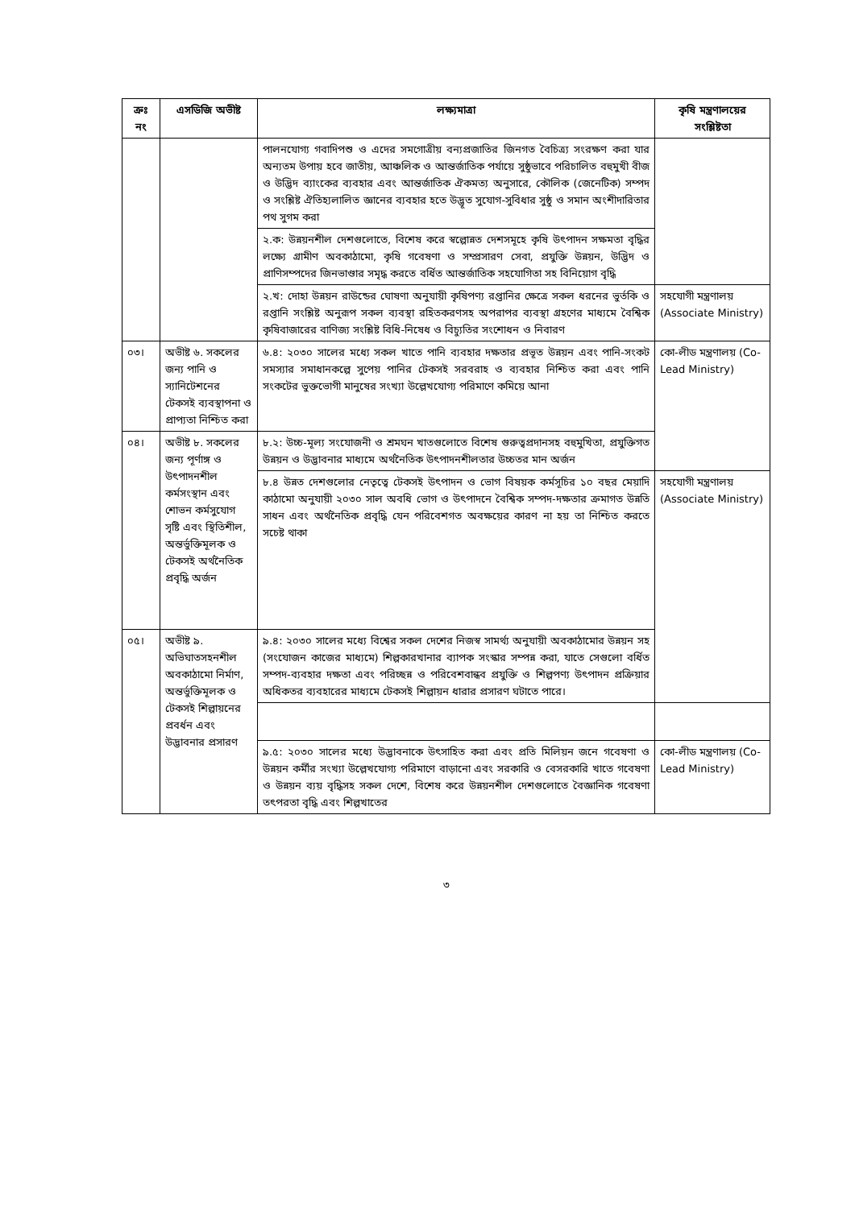| ক্রঃ নং | এসডিজি অভীষ্ট | লক্ষ্যমাত্রা | কৃষি মন্ত্রণালয়ের সংশ্লিষ্টতা |
| --- | --- | --- | --- |
| | | পালনযোগ্য গবাদিপশু ও এদের সমগোত্রীয় বন্যপ্রজাতির জিনগত বৈচিত্র্য সংরক্ষণ করা যার অন্যতম উপায় হবে জাতীয়, আঞ্চলিক ও আন্তর্জাতিক পর্যায়ে সুষ্ঠুভাবে পরিচালিত বহুমুখী বীজ ও উদ্ভিদ ব্যাংকের ব্যবহার এবং আন্তর্জাতিক ঐকমত্য অনুসারে, কৌলিক (জেনেটিক) সম্পদ ও সংশ্লিষ্ট ঐতিহ্যলালিত জ্ঞানের ব্যবহার হতে উদ্ভূত সুযোগ-সুবিধার সুষ্ঠু ও সমান অংশীদারিতার পথ সুগম করা | |
| | | ২.ক: উন্নয়নশীল দেশগুলোতে, বিশেষ করে স্বল্পোন্নত দেশসমূহে কৃষি উৎপাদন সক্ষমতা বৃদ্ধির লক্ষ্যে গ্রামীণ অবকাঠামো, কৃষি গবেষণা ও সম্প্রসারণ সেবা, প্রযুক্তি উন্নয়ন, উদ্ভিদ ও প্রাণিসম্পদের জিনভাণ্ডার সমৃদ্ধ করতে বর্ধিত আন্তর্জাতিক সহযোগিতা সহ বিনিয়োগ বৃদ্ধি | |
| | | ২.খ: দোহা উন্নয়ন রাউন্ডের ঘোষণা অনুযায়ী কৃষিপণ্য রপ্তানির ক্ষেত্রে সকল ধরনের ভুর্তকি ও রপ্তানি সংশ্লিষ্ট অনুরূপ সকল ব্যবস্থা রহিতকরণসহ অপরাপর ব্যবস্থা গ্রহণের মাধ্যমে বৈশ্বিক কৃষিবাজারের বাণিজ্য সংশ্লিষ্ট বিধি-নিষেধ ও বিচ্যুতির সংশোধন ও নিবারণ | সহযোগী মন্ত্রণালয় (Associate Ministry) |
| ০৩। | অভীষ্ট ৬. সকলের জন্য পানি ও স্যানিটেশনের টেকসই ব্যবস্থাপনা ও প্রাপ্যতা নিশ্চিত করা | ৬.৪: ২০৩০ সালের মধ্যে সকল খাতে পানি ব্যবহার দক্ষতার প্রভূত উন্নয়ন এবং পানি-সংকট সমস্যার সমাধানকল্পে সুপেয় পানির টেকসই সরবরাহ ও ব্যবহার নিশ্চিত করা এবং পানি সংকটের ভুক্তভোগী মানুষের সংখ্যা উল্লেখযোগ্য পরিমাণে কমিয়ে আনা | কো-লীড মন্ত্রণালয় (Co-Lead Ministry) |
| ০৪। | অভীষ্ট ৮. সকলের জন্য পূর্ণাঙ্গ ও উৎপাদনশীল কর্মসংস্থান এবং শোভন কর্মসুযোগ সৃষ্টি এবং স্থিতিশীল, অন্তর্ভুক্তিমূলক ও টেকসই অর্থনৈতিক প্রবৃদ্ধি অর্জন | ৮.২: উচ্চ-মূল্য সংযোজনী ও শ্রমঘন খাতগুলোতে বিশেষ গুরুত্বপ্রদানসহ বহুমুখিতা, প্রযুক্তিগত উন্নয়ন ও উদ্ভাবনার মাধ্যমে অর্থনৈতিক উৎপাদনশীলতার উচ্চতর মান অর্জন | |
| | | ৮.৪ উন্নত দেশগুলোর নেতৃত্বে টেকসই উৎপাদন ও ভোগ বিষয়ক কর্মসূচির ১০ বছর মেয়াদি কাঠামো অনুযায়ী ২০৩০ সাল অবধি ভোগ ও উৎপাদনে বৈশ্বিক সম্পদ-দক্ষতার ক্রমাগত উন্নতি সাধন এবং অর্থনৈতিক প্রবৃদ্ধি যেন পরিবেশগত অবক্ষয়ের কারণ না হয় তা নিশ্চিত করতে সচেষ্ট থাকা | সহযোগী মন্ত্রণালয় (Associate Ministry) |
| ০৫। | অভীষ্ট ৯. অভিঘাতসহনশীল অবকাঠামো নির্মাণ, অন্তর্ভুক্তিমূলক ও টেকসই শিল্পায়নের প্রবর্ধন এবং উদ্ভাবনার প্রসারণ | ৯.৪: ২০৩০ সালের মধ্যে বিশ্বের সকল দেশের নিজস্ব সামর্থ্য অনুযায়ী অবকাঠামোর উন্নয়ন সহ (সংযোজন কাজের মাধ্যমে) শিল্পকারখানার ব্যাপক সংস্কার সম্পন্ন করা, যাতে সেগুলো বর্ধিত সম্পদ-ব্যবহার দক্ষতা এবং পরিচ্ছন্ন ও পরিবেশবান্ধব প্রযুক্তি ও শিল্পপণ্য উৎপাদন প্রক্রিয়ার অধিকতর ব্যবহারের মাধ্যমে টেকসই শিল্পায়ন ধারার প্রসারণ ঘটাতে পারে। | |
| | | ৯.৫: ২০৩০ সালের মধ্যে উদ্ভাবনাকে উৎসাহিত করা এবং প্রতি মিলিয়ন জনে গবেষণা ও উন্নয়ন কর্মীর সংখ্যা উল্লেখযোগ্য পরিমাণে বাড়ানো এবং সরকারি ও বেসরকারি খাতে গবেষণা ও উন্নয়ন ব্যয় বৃদ্ধিসহ সকল দেশে, বিশেষ করে উন্নয়নশীল দেশগুলোতে বৈজ্ঞানিক গবেষণা তৎপরতা বৃদ্ধি এবং শিল্পখাতের | কো-লীড মন্ত্রণালয় (Co-Lead Ministry) |
৩